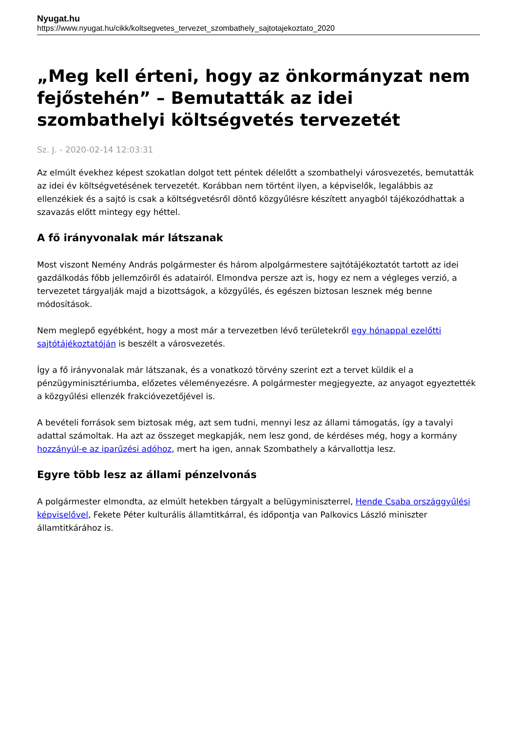Nyugat.hu
https://www.nyugat.hu/cikk/koltsegvetes_tervezet_szombathely_sajtotajekoztato_2020
„Meg kell érteni, hogy az önkormányzat nem fejőstehén” – Bemutatták az idei szombathelyi költségvetés tervezetét
Sz. J. - 2020-02-14 12:03:31
Az elmúlt évekhez képest szokatlan dolgot tett péntek délelőtt a szombathelyi városvezetés, bemutatták az idei év költségvetésének tervezetét. Korábban nem történt ilyen, a képviselők, legalábbis az ellenzékiek és a sajtó is csak a költségvetésről döntő közgyűlésre készített anyagból tájékozódhattak a szavazás előtt mintegy egy héttel.
A fő irányvonalak már látszanak
Most viszont Nemény András polgármester és három alpolgármestere sajtótájékoztatót tartott az idei gazdálkodás főbb jellemzőiről és adatairól. Elmondva persze azt is, hogy ez nem a végleges verzió, a tervezetet tárgyalják majd a bizottságok, a közgyűlés, és egészen biztosan lesznek még benne módosítások.
Nem meglepő egyébként, hogy a most már a tervezetben lévő területekről egy hónappal ezelőtti sajtótájékoztatóján is beszélt a városvezetés.
Így a fő irányvonalak már látszanak, és a vonatkozó törvény szerint ezt a tervet küldik el a pénzügyminisztériumba, előzetes véleményezésre. A polgármester megjegyezte, az anyagot egyeztették a közgyűlési ellenzék frakcióvezetőjével is.
A bevételi források sem biztosak még, azt sem tudni, mennyi lesz az állami támogatás, így a tavalyi adattal számoltak. Ha azt az összeget megkapják, nem lesz gond, de kérdéses még, hogy a kormány hozzányúl-e az iparűzési adóhoz, mert ha igen, annak Szombathely a kárvallottja lesz.
Egyre több lesz az állami pénzelvonás
A polgármester elmondta, az elmúlt hetekben tárgyalt a belügyminiszterrel, Hende Csaba országgyűlési képviselővel, Fekete Péter kulturális államtitkárral, és időpontja van Palkovics László miniszter államtitkárához is.